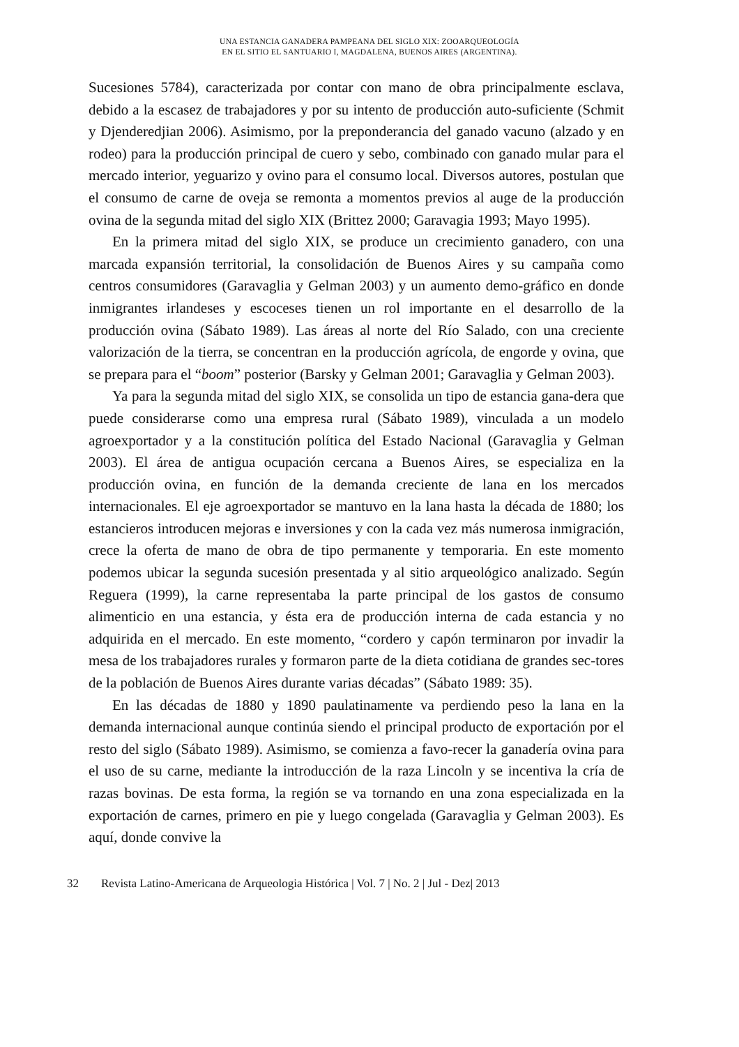UNA ESTANCIA GANADERA PAMPEANA DEL SIGLO XIX: ZOOARQUEOLOGÍA
EN EL SITIO EL SANTUARIO I, MAGDALENA, BUENOS AIRES (ARGENTINA).
Sucesiones 5784), caracterizada por contar con mano de obra principalmente esclava, debido a la escasez de trabajadores y por su intento de producción auto-suficiente (Schmit y Djenderedjian 2006). Asimismo, por la preponderancia del ganado vacuno (alzado y en rodeo) para la producción principal de cuero y sebo, combinado con ganado mular para el mercado interior, yeguarizo y ovino para el consumo local. Diversos autores, postulan que el consumo de carne de oveja se remonta a momentos previos al auge de la producción ovina de la segunda mitad del siglo XIX (Brittez 2000; Garavagia 1993; Mayo 1995).
En la primera mitad del siglo XIX, se produce un crecimiento ganadero, con una marcada expansión territorial, la consolidación de Buenos Aires y su campaña como centros consumidores (Garavaglia y Gelman 2003) y un aumento demo-gráfico en donde inmigrantes irlandeses y escoceses tienen un rol importante en el desarrollo de la producción ovina (Sábato 1989). Las áreas al norte del Río Salado, con una creciente valorización de la tierra, se concentran en la producción agrícola, de engorde y ovina, que se prepara para el “boom” posterior (Barsky y Gelman 2001; Garavaglia y Gelman 2003).
Ya para la segunda mitad del siglo XIX, se consolida un tipo de estancia gana-dera que puede considerarse como una empresa rural (Sábato 1989), vinculada a un modelo agroexportador y a la constitución política del Estado Nacional (Garavaglia y Gelman 2003). El área de antigua ocupación cercana a Buenos Aires, se especializa en la producción ovina, en función de la demanda creciente de lana en los mercados internacionales. El eje agroexportador se mantuvo en la lana hasta la década de 1880; los estancieros introducen mejoras e inversiones y con la cada vez más numerosa inmigración, crece la oferta de mano de obra de tipo permanente y temporaria. En este momento podemos ubicar la segunda sucesión presentada y al sitio arqueológico analizado. Según Reguera (1999), la carne representaba la parte principal de los gastos de consumo alimenticio en una estancia, y ésta era de producción interna de cada estancia y no adquirida en el mercado. En este momento, “cordero y capón terminaron por invadir la mesa de los trabajadores rurales y formaron parte de la dieta cotidiana de grandes sec-tores de la población de Buenos Aires durante varias décadas” (Sábato 1989: 35).
En las décadas de 1880 y 1890 paulatinamente va perdiendo peso la lana en la demanda internacional aunque continúa siendo el principal producto de exportación por el resto del siglo (Sábato 1989). Asimismo, se comienza a favo-recer la ganadería ovina para el uso de su carne, mediante la introducción de la raza Lincoln y se incentiva la cría de razas bovinas. De esta forma, la región se va tornando en una zona especializada en la exportación de carnes, primero en pie y luego congelada (Garavaglia y Gelman 2003). Es aquí, donde convive la
32 Revista Latino-Americana de Arqueologia Histórica | Vol. 7 | No. 2 | Jul - Dez| 2013